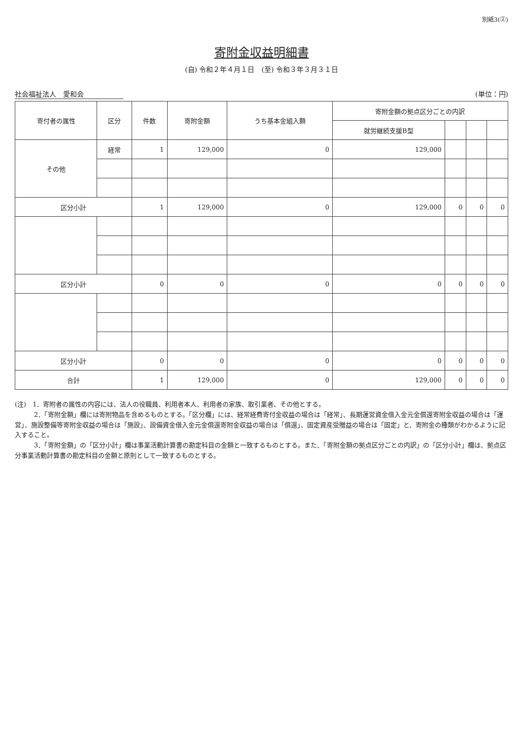別紙3(②)
寄附金収益明細書
(自) 令和２年４月１日　(至) 令和３年３月３１日
社会福祉法人　愛和会 (単位：円)
| 寄付者の属性 | 区分 | 件数 | 寄附金額 | うち基本金組入額 | 寄附金額の拠点区分ごとの内訳 | | | |
| --- | --- | --- | --- | --- | --- | --- | --- | --- |
| | | | | | 就労継続支援B型 | | | |
| その他 | 経常 | 1 | 129,000 | 0 | 129,000 | | | |
| 区分小計 | | 1 | 129,000 | 0 | 129,000 | 0 | 0 | 0 |
| 区分小計 | | 0 | 0 | 0 | 0 | 0 | 0 | 0 |
| 区分小計 | | 0 | 0 | 0 | 0 | 0 | 0 | 0 |
| 合計 | | 1 | 129,000 | 0 | 129,000 | 0 | 0 | 0 |
(注)　1．寄附者の属性の内容には、法人の役職員、利用者本人、利用者の家族、取引業者、その他とする。
　　　2．「寄附金額」欄には寄附物品を含めるものとする。「区分欄」には、経常経費寄付金収益の場合は「経常」、長期運営資金借入金元金償還寄附金収益の場合は「運営」、施設整備等寄附金収益の場合は「施設」、設備資金借入金元金償還寄附金収益の場合は「償還」、固定資産受贈益の場合は「固定」と、寄附金の種類がわかるように記入すること。
　　　3．「寄附金額」の「区分小計」欄は事業活動計算書の勘定科目の金額と一致するものとする。また、「寄附金額の拠点区分ごとの内訳」の「区分小計」欄は、拠点区分事業活動計算書の勘定科目の金額と原則として一致するものとする。